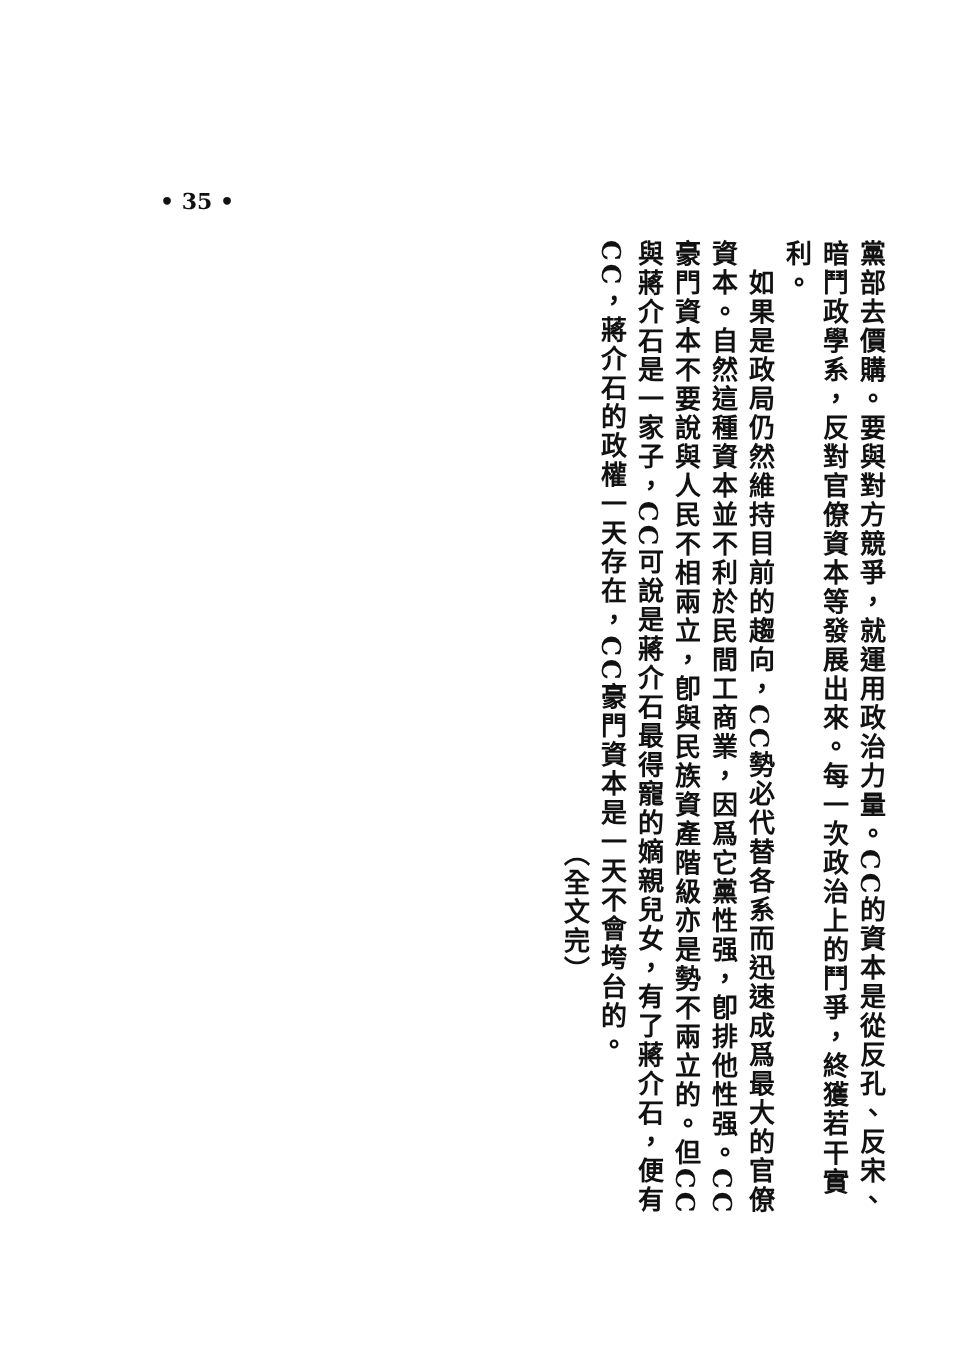• 35 •
黨部去價購。要與對方競爭，就運用政治力量。CC的資本是從反孔、反宋、暗鬥政學系，反對官僚資本等發展出來。每一次政治上的鬥爭，終獲若干實利。
　如果是政局仍然維持目前的趨向，CC勢必代替各系而迅速成爲最大的官僚資本。自然這種資本並不利於民間工商業，因爲它黨性强，卽排他性强。CC豪門資本不要說與人民不相兩立，卽與民族資產階級亦是勢不兩立的。但CC與蔣介石是一家子，CC可說是蔣介石最得寵的嫡親兒女，有了蔣介石，便有CC，蔣介石的政權一天存在，CC豪門資本是一天不會垮台的。
（全文完）